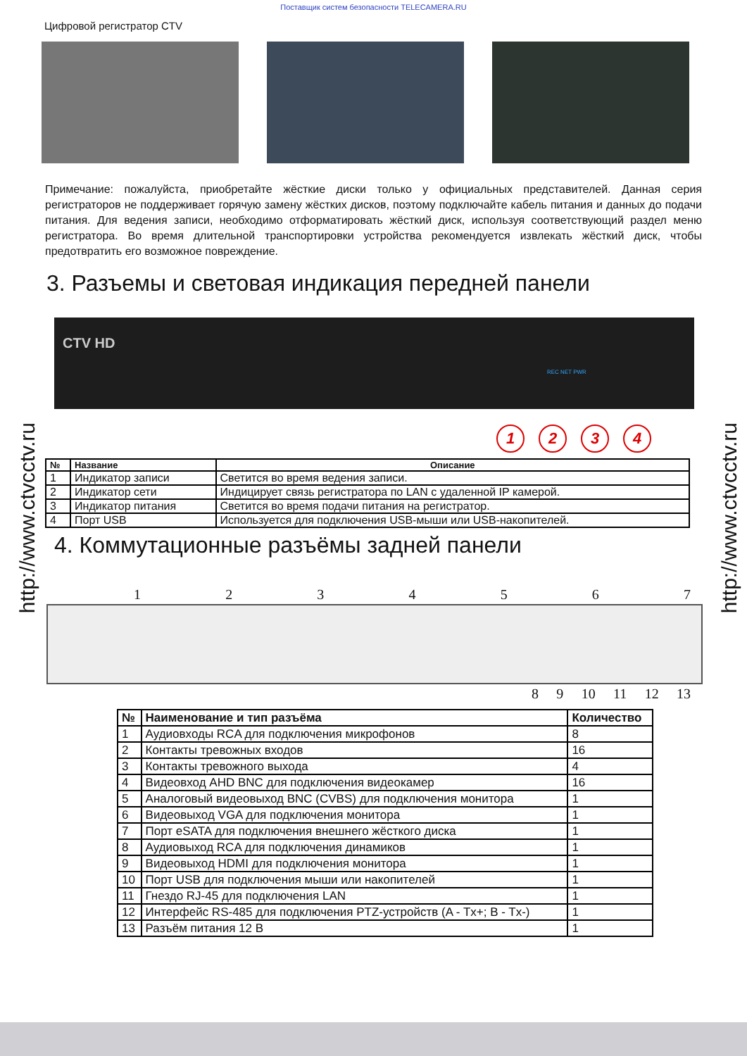Поставщик систем безопасности TELECAMERA.RU
Цифровой регистратор CTV
Примечание: пожалуйста, приобретайте жёсткие диски только у официальных представителей. Данная серия регистраторов не поддерживает горячую замену жёстких дисков, поэтому подключайте кабель питания и данных до подачи питания. Для ведения записи, необходимо отформатировать жёсткий диск, используя соответствующий раздел меню регистратора. Во время длительной транспортировки устройства рекомендуется извлекать жёсткий диск, чтобы предотвратить его возможное повреждение.
3. Разъемы и световая индикация передней панели
CTV HD
REC NET PWR
1234
| № | Название | Описание |
| --- | --- | --- |
| 1 | Индикатор записи | Светится во время ведения записи. |
| 2 | Индикатор сети | Индицирует связь регистратора по LAN с удаленной IP камерой. |
| 3 | Индикатор питания | Светится во время подачи питания на регистратор. |
| 4 | Порт USB | Используется для подключения USB-мыши или USB-накопителей. |
4. Коммутационные разъёмы задней панели
1234567
89 10 11 12 13
| № | Наименование и тип разъёма | Количество |
| --- | --- | --- |
| 1 | Аудиовходы RCA для подключения микрофонов | 8 |
| 2 | Контакты тревожных входов | 16 |
| 3 | Контакты тревожного выхода | 4 |
| 4 | Видеовход AHD BNC для подключения видеокамер | 16 |
| 5 | Аналоговый видеовыход BNC (CVBS) для подключения монитора | 1 |
| 6 | Видеовыход VGA для подключения монитора | 1 |
| 7 | Порт eSATA для подключения внешнего жёсткого диска | 1 |
| 8 | Аудиовыход RCA для подключения динамиков | 1 |
| 9 | Видеовыход HDMI для подключения монитора | 1 |
| 10 | Порт USB для подключения мыши или накопителей | 1 |
| 11 | Гнездо RJ-45 для подключения LAN | 1 |
| 12 | Интерфейс RS-485 для подключения PTZ-устройств (A - Tx+; B - Tx-) | 1 |
| 13 | Разъём питания 12 В | 1 |
http://www.ctvcctv.ru
http://www.ctvcctv.ru